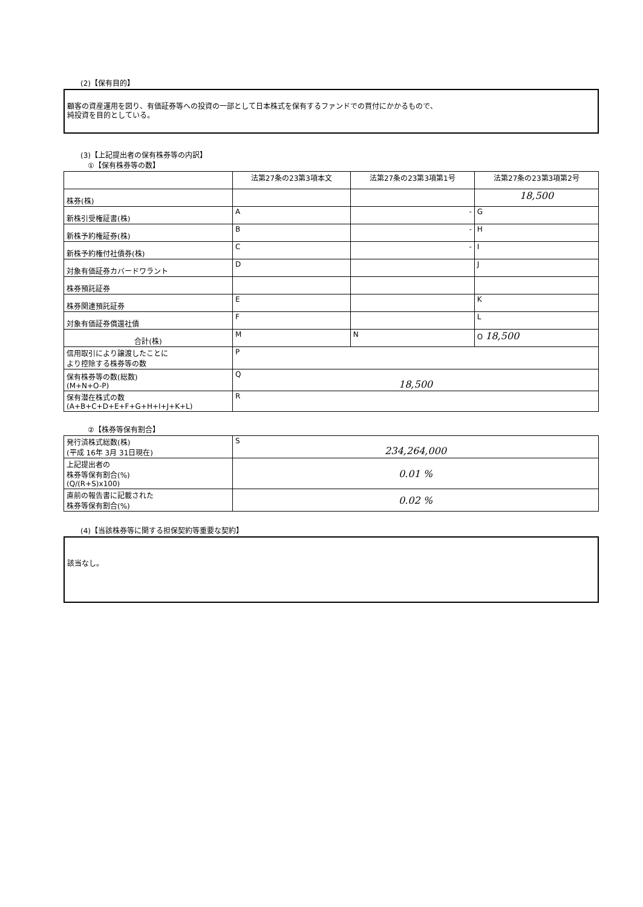(2)【保有目的】
顧客の資産運用を図り、有価証券等への投資の一部として日本株式を保有するファンドでの買付にかかるもので、
純投資を目的としている。
(3)【上記提出者の保有株券等の内訳】
①【保有株券等の数】
| | 法第27条の23第3項本文 | 法第27条の23第3項第1号 | 法第27条の23第3項第2号 |
| --- | --- | --- | --- |
| 株券(株) | | | 18,500 |
| 新株引受権証書(株) | A | - | G |
| 新株予約権証券(株) | B | - | H |
| 新株予約権付社債券(株) | C | - | I |
| 対象有価証券カバードワラント | D | | J |
| 株券預託証券 | | | |
| 株券関連預託証券 | E | | K |
| 対象有価証券償還社債 | F | | L |
| 合計(株) | M | N | O 18,500 |
| 信用取引により譲渡したことに より控除する株券等の数 | P | | |
| 保有株券等の数(総数) (M+N+O-P) | Q 18,500 | | |
| 保有潜在株式の数 (A+B+C+D+E+F+G+H+I+J+K+L) | R | | |
②【株券等保有割合】
| 発行済株式総数(株) (平成 16年 3月 31日現在) | S 234,264,000 |
| 上記提出者の 株券等保有割合(%) (Q/(R+S)x100) | 0.01 % |
| 直前の報告書に記載された 株券等保有割合(%) | 0.02 % |
(4)【当該株券等に関する担保契約等重要な契約】
該当なし。